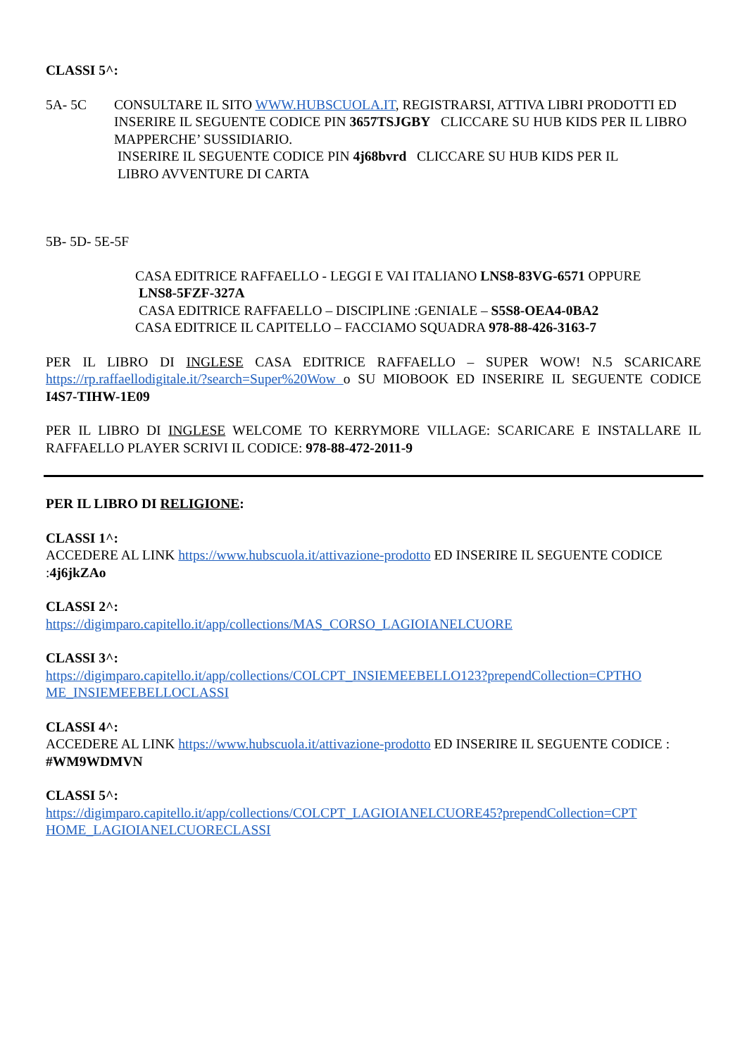CLASSI 5^:
5A- 5C CONSULTARE IL SITO WWW.HUBSCUOLA.IT, REGISTRARSI, ATTIVA LIBRI PRODOTTI ED INSERIRE IL SEGUENTE CODICE PIN 3657TSJGBY CLICCARE SU HUB KIDS PER IL LIBRO MAPPERCHE’ SUSSIDIARIO.
INSERIRE IL SEGUENTE CODICE PIN 4j68bvrd CLICCARE SU HUB KIDS PER IL
LIBRO AVVENTURE DI CARTA
5B- 5D- 5E-5F
CASA EDITRICE RAFFAELLO - LEGGI E VAI ITALIANO LNS8-83VG-6571 OPPURE
LNS8-5FZF-327A
CASA EDITRICE RAFFAELLO – DISCIPLINE :GENIALE – S5S8-OEA4-0BA2
CASA EDITRICE IL CAPITELLO – FACCIAMO SQUADRA 978-88-426-3163-7
PER IL LIBRO DI INGLESE CASA EDITRICE RAFFAELLO – SUPER WOW! N.5 SCARICARE https://rp.raffaellodigitale.it/?search=Super%20Wow o SU MIOBOOK ED INSERIRE IL SEGUENTE CODICE I4S7-TIHW-1E09
PER IL LIBRO DI INGLESE WELCOME TO KERRYMORE VILLAGE: SCARICARE E INSTALLARE IL RAFFAELLO PLAYER SCRIVI IL CODICE: 978-88-472-2011-9
PER IL LIBRO DI RELIGIONE:
CLASSI 1^:
ACCEDERE AL LINK https://www.hubscuola.it/attivazione-prodotto ED INSERIRE IL SEGUENTE CODICE :4j6jkZAo
CLASSI 2^:
https://digimparo.capitello.it/app/collections/MAS_CORSO_LAGIOIANELCUORE
CLASSI 3^:
https://digimparo.capitello.it/app/collections/COLCPT_INSIEMEEBELLO123?prependCollection=CPTHO ME_INSIEMEEBELLOCLASSI
CLASSI 4^:
ACCEDERE AL LINK https://www.hubscuola.it/attivazione-prodotto ED INSERIRE IL SEGUENTE CODICE : #WM9WDMVN
CLASSI 5^:
https://digimparo.capitello.it/app/collections/COLCPT_LAGIOIANELCUORE45?prependCollection=CPT HOME_LAGIOIANELCUORECLASSI